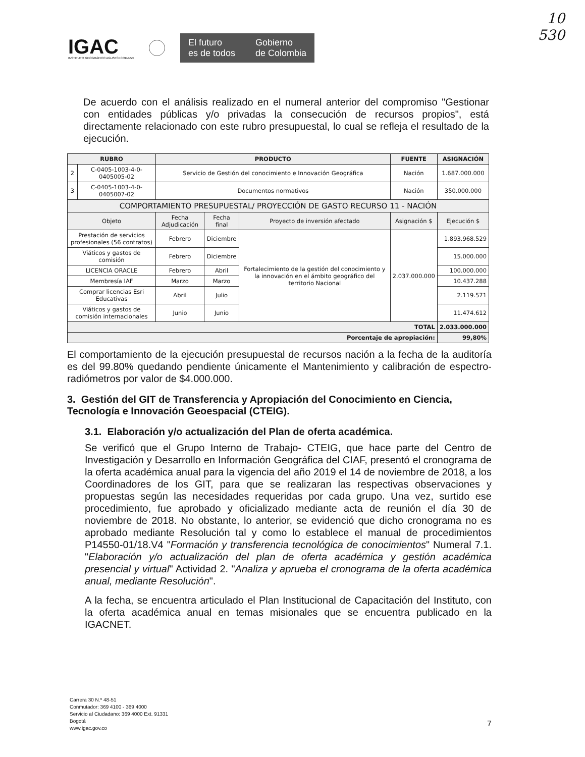10
530
IGAC
INSTITUTO GEOGRÁFICO AGUSTÍN CODAZZI
El futuro
es de todos
Gobierno
de Colombia
De acuerdo con el análisis realizado en el numeral anterior del compromiso "Gestionar con entidades públicas y/o privadas la consecución de recursos propios", está directamente relacionado con este rubro presupuestal, lo cual se refleja el resultado de la ejecución.
| RUBRO | | PRODUCTO | | | FUENTE | ASIGNACIÓN |
| --- | --- | --- | --- | --- | --- | --- |
| 2 | C-0405-1003-4-0-0405005-02 | Servicio de Gestión del conocimiento e Innovación Geográfica | | | Nación | 1.687.000.000 |
| 3 | C-0405-1003-4-0-0405007-02 | Documentos normativos | | | Nación | 350.000.000 |
| COMPORTAMIENTO PRESUPUESTAL/ PROYECCIÓN DE GASTO RECURSO 11 - NACIÓN | | | | | | |
| Objeto | | Fecha Adjudicación | Fecha final | Proyecto de inversión afectado | Asignación $ | Ejecución $ |
| Prestación de servicios profesionales (56 contratos) | | Febrero | Diciembre | Fortalecimiento de la gestión del conocimiento y la innovación en el ámbito geográfico del territorio Nacional | 2.037.000.000 | 1.893.968.529 |
| Viáticos y gastos de comisión | | Febrero | Diciembre | | | 15.000.000 |
| LICENCIA ORACLE | | Febrero | Abril | | | 100.000.000 |
| Membresía IAF | | Marzo | Marzo | | | 10.437.288 |
| Comprar licencias Esri Educativas | | Abril | Julio | | | 2.119.571 |
| Viáticos y gastos de comisión internacionales | | Junio | Junio | | | 11.474.612 |
| TOTAL | | | | | | 2.033.000.000 |
| Porcentaje de apropiación: | | | | | | 99,80% |
El comportamiento de la ejecución presupuestal de recursos nación a la fecha de la auditoría es del 99.80% quedando pendiente únicamente el Mantenimiento y calibración de espectro-radiómetros por valor de $4.000.000.
3. Gestión del GIT de Transferencia y Apropiación del Conocimiento en Ciencia, Tecnología e Innovación Geoespacial (CTEIG).
3.1. Elaboración y/o actualización del Plan de oferta académica.
Se verificó que el Grupo Interno de Trabajo- CTEIG, que hace parte del Centro de Investigación y Desarrollo en Información Geográfica del CIAF, presentó el cronograma de la oferta académica anual para la vigencia del año 2019 el 14 de noviembre de 2018, a los Coordinadores de los GIT, para que se realizaran las respectivas observaciones y propuestas según las necesidades requeridas por cada grupo. Una vez, surtido ese procedimiento, fue aprobado y oficializado mediante acta de reunión el día 30 de noviembre de 2018. No obstante, lo anterior, se evidenció que dicho cronograma no es aprobado mediante Resolución tal y como lo establece el manual de procedimientos P14550-01/18.V4 "Formación y transferencia tecnológica de conocimientos" Numeral 7.1. "Elaboración y/o actualización del plan de oferta académica y gestión académica presencial y virtual" Actividad 2. "Analiza y aprueba el cronograma de la oferta académica anual, mediante Resolución".
A la fecha, se encuentra articulado el Plan Institucional de Capacitación del Instituto, con la oferta académica anual en temas misionales que se encuentra publicado en la IGACNET.
Carrera 30 N.º 48-51
Conmutador: 369 4100 - 369 4000
Servicio al Ciudadano: 369 4000 Ext. 91331
Bogotá
www.igac.gov.co
7